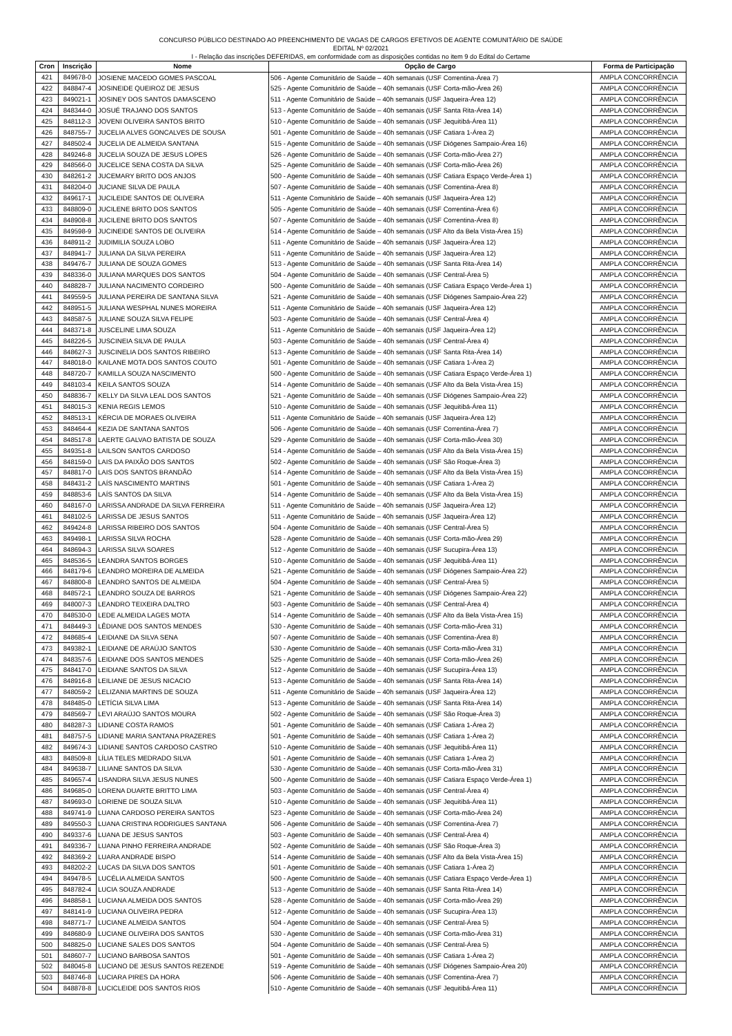CONCURSO PÚBLICO DESTINADO AO PREENCHIMENTO DE VAGAS DE CARGOS EFETIVOS DE AGENTE COMUNITÁRIO DE SAÚDE
EDITAL Nº 02/2021
I - Relação das inscrições DEFERIDAS, em conformidade com as disposições contidas no item 9 do Edital do Certame
| Cron | Inscrição | Nome | Opção de Cargo | Forma de Participação |
| --- | --- | --- | --- | --- |
| 421 | 849678-0 | JOSIENE MACEDO GOMES PASCOAL | 506 - Agente Comunitário de Saúde – 40h semanais (USF Correntina-Área 7) | AMPLA CONCORRÊNCIA |
| 422 | 848847-4 | JOSINEIDE QUEIROZ DE JESUS | 525 - Agente Comunitário de Saúde – 40h semanais (USF Corta-mão-Área 26) | AMPLA CONCORRÊNCIA |
| 423 | 849021-1 | JOSINEY DOS SANTOS DAMASCENO | 511 - Agente Comunitário de Saúde – 40h semanais (USF Jaqueira-Área 12) | AMPLA CONCORRÊNCIA |
| 424 | 848344-0 | JOSUÉ TRAJANO DOS SANTOS | 513 - Agente Comunitário de Saúde – 40h semanais (USF Santa Rita-Área 14) | AMPLA CONCORRÊNCIA |
| 425 | 848112-3 | JOVENI OLIVEIRA SANTOS BRITO | 510 - Agente Comunitário de Saúde – 40h semanais (USF Jequitibá-Área 11) | AMPLA CONCORRÊNCIA |
| 426 | 848755-7 | JUCELIA ALVES GONCALVES DE SOUSA | 501 - Agente Comunitário de Saúde – 40h semanais (USF Catiara 1-Área 2) | AMPLA CONCORRÊNCIA |
| 427 | 848502-4 | JUCELIA DE ALMEIDA SANTANA | 515 - Agente Comunitário de Saúde – 40h semanais (USF Diógenes Sampaio-Área 16) | AMPLA CONCORRÊNCIA |
| 428 | 849246-8 | JUCELIA SOUZA DE JESUS LOPES | 526 - Agente Comunitário de Saúde – 40h semanais (USF Corta-mão-Área 27) | AMPLA CONCORRÊNCIA |
| 429 | 848566-0 | JUCELICE SENA COSTA DA SILVA | 525 - Agente Comunitário de Saúde – 40h semanais (USF Corta-mão-Área 26) | AMPLA CONCORRÊNCIA |
| 430 | 848261-2 | JUCEMARY BRITO DOS ANJOS | 500 - Agente Comunitário de Saúde – 40h semanais (USF Catiara Espaço Verde-Área 1) | AMPLA CONCORRÊNCIA |
| 431 | 848204-0 | JUCIANE SILVA DE PAULA | 507 - Agente Comunitário de Saúde – 40h semanais (USF Correntina-Área 8) | AMPLA CONCORRÊNCIA |
| 432 | 849617-1 | JUCILEIDE SANTOS DE OLIVEIRA | 511 - Agente Comunitário de Saúde – 40h semanais (USF Jaqueira-Área 12) | AMPLA CONCORRÊNCIA |
| 433 | 848809-0 | JUCILENE BRITO DOS SANTOS | 505 - Agente Comunitário de Saúde – 40h semanais (USF Correntina-Área 6) | AMPLA CONCORRÊNCIA |
| 434 | 848908-8 | JUCILENE BRITO DOS SANTOS | 507 - Agente Comunitário de Saúde – 40h semanais (USF Correntina-Área 8) | AMPLA CONCORRÊNCIA |
| 435 | 849598-9 | JUCINEIDE SANTOS DE OLIVEIRA | 514 - Agente Comunitário de Saúde – 40h semanais (USF Alto da Bela Vista-Área 15) | AMPLA CONCORRÊNCIA |
| 436 | 848911-2 | JUDIMILIA SOUZA LOBO | 511 - Agente Comunitário de Saúde – 40h semanais (USF Jaqueira-Área 12) | AMPLA CONCORRÊNCIA |
| 437 | 848941-7 | JULIANA DA SILVA PEREIRA | 511 - Agente Comunitário de Saúde – 40h semanais (USF Jaqueira-Área 12) | AMPLA CONCORRÊNCIA |
| 438 | 849476-7 | JULIANA DE SOUZA GOMES | 513 - Agente Comunitário de Saúde – 40h semanais (USF Santa Rita-Área 14) | AMPLA CONCORRÊNCIA |
| 439 | 848336-0 | JULIANA MARQUES DOS SANTOS | 504 - Agente Comunitário de Saúde – 40h semanais (USF Central-Área 5) | AMPLA CONCORRÊNCIA |
| 440 | 848828-7 | JULIANA NACIMENTO CORDEIRO | 500 - Agente Comunitário de Saúde – 40h semanais (USF Catiara Espaço Verde-Área 1) | AMPLA CONCORRÊNCIA |
| 441 | 849559-5 | JULIANA PEREIRA DE SANTANA SILVA | 521 - Agente Comunitário de Saúde – 40h semanais (USF Diógenes Sampaio-Área 22) | AMPLA CONCORRÊNCIA |
| 442 | 848951-5 | JULIANA WESPHAL NUNES MOREIRA | 511 - Agente Comunitário de Saúde – 40h semanais (USF Jaqueira-Área 12) | AMPLA CONCORRÊNCIA |
| 443 | 848587-5 | JULIANE SOUZA SILVA FELIPE | 503 - Agente Comunitário de Saúde – 40h semanais (USF Central-Área 4) | AMPLA CONCORRÊNCIA |
| 444 | 848371-8 | JUSCELINE LIMA SOUZA | 511 - Agente Comunitário de Saúde – 40h semanais (USF Jaqueira-Área 12) | AMPLA CONCORRÊNCIA |
| 445 | 848226-5 | JUSCINEIA SILVA DE PAULA | 503 - Agente Comunitário de Saúde – 40h semanais (USF Central-Área 4) | AMPLA CONCORRÊNCIA |
| 446 | 848627-3 | JUSCINELIA DOS SANTOS RIBEIRO | 513 - Agente Comunitário de Saúde – 40h semanais (USF Santa Rita-Área 14) | AMPLA CONCORRÊNCIA |
| 447 | 848018-0 | KAILANE MOTA DOS SANTOS COUTO | 501 - Agente Comunitário de Saúde – 40h semanais (USF Catiara 1-Área 2) | AMPLA CONCORRÊNCIA |
| 448 | 848720-7 | KAMILLA SOUZA NASCIMENTO | 500 - Agente Comunitário de Saúde – 40h semanais (USF Catiara Espaço Verde-Área 1) | AMPLA CONCORRÊNCIA |
| 449 | 848103-4 | KEILA SANTOS SOUZA | 514 - Agente Comunitário de Saúde – 40h semanais (USF Alto da Bela Vista-Área 15) | AMPLA CONCORRÊNCIA |
| 450 | 848836-7 | KELLY DA SILVA LEAL DOS SANTOS | 521 - Agente Comunitário de Saúde – 40h semanais (USF Diógenes Sampaio-Área 22) | AMPLA CONCORRÊNCIA |
| 451 | 848015-3 | KENIA REGIS LEMOS | 510 - Agente Comunitário de Saúde – 40h semanais (USF Jequitibá-Área 11) | AMPLA CONCORRÊNCIA |
| 452 | 848513-1 | KÉRCIA DE MORAES OLIVEIRA | 511 - Agente Comunitário de Saúde – 40h semanais (USF Jaqueira-Área 12) | AMPLA CONCORRÊNCIA |
| 453 | 848464-4 | KEZIA DE SANTANA SANTOS | 506 - Agente Comunitário de Saúde – 40h semanais (USF Correntina-Área 7) | AMPLA CONCORRÊNCIA |
| 454 | 848517-8 | LAERTE GALVAO BATISTA DE SOUZA | 529 - Agente Comunitário de Saúde – 40h semanais (USF Corta-mão-Área 30) | AMPLA CONCORRÊNCIA |
| 455 | 849351-8 | LAILSON SANTOS CARDOSO | 514 - Agente Comunitário de Saúde – 40h semanais (USF Alto da Bela Vista-Área 15) | AMPLA CONCORRÊNCIA |
| 456 | 848159-0 | LAIS DA PAIXÃO DOS SANTOS | 502 - Agente Comunitário de Saúde – 40h semanais (USF São Roque-Área 3) | AMPLA CONCORRÊNCIA |
| 457 | 848817-0 | LAIS DOS SANTOS BRANDÃO | 514 - Agente Comunitário de Saúde – 40h semanais (USF Alto da Bela Vista-Área 15) | AMPLA CONCORRÊNCIA |
| 458 | 848431-2 | LAÍS NASCIMENTO MARTINS | 501 - Agente Comunitário de Saúde – 40h semanais (USF Catiara 1-Área 2) | AMPLA CONCORRÊNCIA |
| 459 | 848853-6 | LAÍS SANTOS DA SILVA | 514 - Agente Comunitário de Saúde – 40h semanais (USF Alto da Bela Vista-Área 15) | AMPLA CONCORRÊNCIA |
| 460 | 848167-0 | LARISSA ANDRADE DA SILVA FERREIRA | 511 - Agente Comunitário de Saúde – 40h semanais (USF Jaqueira-Área 12) | AMPLA CONCORRÊNCIA |
| 461 | 848102-5 | LARISSA DE JESUS SANTOS | 511 - Agente Comunitário de Saúde – 40h semanais (USF Jaqueira-Área 12) | AMPLA CONCORRÊNCIA |
| 462 | 849424-8 | LARISSA RIBEIRO DOS SANTOS | 504 - Agente Comunitário de Saúde – 40h semanais (USF Central-Área 5) | AMPLA CONCORRÊNCIA |
| 463 | 849498-1 | LARISSA SILVA ROCHA | 528 - Agente Comunitário de Saúde – 40h semanais (USF Corta-mão-Área 29) | AMPLA CONCORRÊNCIA |
| 464 | 848694-3 | LARISSA SILVA SOARES | 512 - Agente Comunitário de Saúde – 40h semanais (USF Sucupira-Área 13) | AMPLA CONCORRÊNCIA |
| 465 | 848536-5 | LEANDRA SANTOS BORGES | 510 - Agente Comunitário de Saúde – 40h semanais (USF Jequitibá-Área 11) | AMPLA CONCORRÊNCIA |
| 466 | 848179-6 | LEANDRO MOREIRA DE ALMEIDA | 521 - Agente Comunitário de Saúde – 40h semanais (USF Diógenes Sampaio-Área 22) | AMPLA CONCORRÊNCIA |
| 467 | 848800-8 | LEANDRO SANTOS DE ALMEIDA | 504 - Agente Comunitário de Saúde – 40h semanais (USF Central-Área 5) | AMPLA CONCORRÊNCIA |
| 468 | 848572-1 | LEANDRO SOUZA DE BARROS | 521 - Agente Comunitário de Saúde – 40h semanais (USF Diógenes Sampaio-Área 22) | AMPLA CONCORRÊNCIA |
| 469 | 848007-3 | LEANDRO TEIXEIRA DALTRO | 503 - Agente Comunitário de Saúde – 40h semanais (USF Central-Área 4) | AMPLA CONCORRÊNCIA |
| 470 | 848530-0 | LEDE ALMEIDA LAGES MOTA | 514 - Agente Comunitário de Saúde – 40h semanais (USF Alto da Bela Vista-Área 15) | AMPLA CONCORRÊNCIA |
| 471 | 848449-3 | LÊDIANE DOS SANTOS MENDES | 530 - Agente Comunitário de Saúde – 40h semanais (USF Corta-mão-Área 31) | AMPLA CONCORRÊNCIA |
| 472 | 848685-4 | LEIDIANE DA SILVA SENA | 507 - Agente Comunitário de Saúde – 40h semanais (USF Correntina-Área 8) | AMPLA CONCORRÊNCIA |
| 473 | 849382-1 | LEIDIANE DE ARAÚJO SANTOS | 530 - Agente Comunitário de Saúde – 40h semanais (USF Corta-mão-Área 31) | AMPLA CONCORRÊNCIA |
| 474 | 848357-6 | LEIDIANE DOS SANTOS MENDES | 525 - Agente Comunitário de Saúde – 40h semanais (USF Corta-mão-Área 26) | AMPLA CONCORRÊNCIA |
| 475 | 848417-0 | LEIDIANE SANTOS DA SILVA | 512 - Agente Comunitário de Saúde – 40h semanais (USF Sucupira-Área 13) | AMPLA CONCORRÊNCIA |
| 476 | 848916-8 | LEILIANE DE JESUS NICACIO | 513 - Agente Comunitário de Saúde – 40h semanais (USF Santa Rita-Área 14) | AMPLA CONCORRÊNCIA |
| 477 | 848059-2 | LELIZANIA MARTINS DE SOUZA | 511 - Agente Comunitário de Saúde – 40h semanais (USF Jaqueira-Área 12) | AMPLA CONCORRÊNCIA |
| 478 | 848485-0 | LETÍCIA SILVA LIMA | 513 - Agente Comunitário de Saúde – 40h semanais (USF Santa Rita-Área 14) | AMPLA CONCORRÊNCIA |
| 479 | 848569-7 | LEVI ARAÚJO SANTOS MOURA | 502 - Agente Comunitário de Saúde – 40h semanais (USF São Roque-Área 3) | AMPLA CONCORRÊNCIA |
| 480 | 848287-3 | LIDIANE COSTA RAMOS | 501 - Agente Comunitário de Saúde – 40h semanais (USF Catiara 1-Área 2) | AMPLA CONCORRÊNCIA |
| 481 | 848757-5 | LIDIANE MARIA SANTANA PRAZERES | 501 - Agente Comunitário de Saúde – 40h semanais (USF Catiara 1-Área 2) | AMPLA CONCORRÊNCIA |
| 482 | 849674-3 | LIDIANE SANTOS CARDOSO CASTRO | 510 - Agente Comunitário de Saúde – 40h semanais (USF Jequitibá-Área 11) | AMPLA CONCORRÊNCIA |
| 483 | 848509-8 | LÍLIA TELES MEDRADO SILVA | 501 - Agente Comunitário de Saúde – 40h semanais (USF Catiara 1-Área 2) | AMPLA CONCORRÊNCIA |
| 484 | 849638-7 | LILIANE SANTOS DA SILVA | 530 - Agente Comunitário de Saúde – 40h semanais (USF Corta-mão-Área 31) | AMPLA CONCORRÊNCIA |
| 485 | 849657-4 | LISANDRA SILVA JESUS NUNES | 500 - Agente Comunitário de Saúde – 40h semanais (USF Catiara Espaço Verde-Área 1) | AMPLA CONCORRÊNCIA |
| 486 | 849685-0 | LORENA DUARTE BRITTO LIMA | 503 - Agente Comunitário de Saúde – 40h semanais (USF Central-Área 4) | AMPLA CONCORRÊNCIA |
| 487 | 849693-0 | LORIENE DE SOUZA SILVA | 510 - Agente Comunitário de Saúde – 40h semanais (USF Jequitibá-Área 11) | AMPLA CONCORRÊNCIA |
| 488 | 849741-9 | LUANA CARDOSO PEREIRA SANTOS | 523 - Agente Comunitário de Saúde – 40h semanais (USF Corta-mão-Área 24) | AMPLA CONCORRÊNCIA |
| 489 | 849550-3 | LUANA CRISTINA RODRIGUES SANTANA | 506 - Agente Comunitário de Saúde – 40h semanais (USF Correntina-Área 7) | AMPLA CONCORRÊNCIA |
| 490 | 849337-6 | LUANA DE JESUS SANTOS | 503 - Agente Comunitário de Saúde – 40h semanais (USF Central-Área 4) | AMPLA CONCORRÊNCIA |
| 491 | 849336-7 | LUANA PINHO FERREIRA ANDRADE | 502 - Agente Comunitário de Saúde – 40h semanais (USF São Roque-Área 3) | AMPLA CONCORRÊNCIA |
| 492 | 848369-2 | LUARA ANDRADE BISPO | 514 - Agente Comunitário de Saúde – 40h semanais (USF Alto da Bela Vista-Área 15) | AMPLA CONCORRÊNCIA |
| 493 | 848202-2 | LUCAS DA SILVA DOS SANTOS | 501 - Agente Comunitário de Saúde – 40h semanais (USF Catiara 1-Área 2) | AMPLA CONCORRÊNCIA |
| 494 | 849478-5 | LUCÉLIA ALMEIDA SANTOS | 500 - Agente Comunitário de Saúde – 40h semanais (USF Catiara Espaço Verde-Área 1) | AMPLA CONCORRÊNCIA |
| 495 | 848782-4 | LUCIA SOUZA ANDRADE | 513 - Agente Comunitário de Saúde – 40h semanais (USF Santa Rita-Área 14) | AMPLA CONCORRÊNCIA |
| 496 | 848858-1 | LUCIANA ALMEIDA DOS SANTOS | 528 - Agente Comunitário de Saúde – 40h semanais (USF Corta-mão-Área 29) | AMPLA CONCORRÊNCIA |
| 497 | 848141-9 | LUCIANA OLIVEIRA PEDRA | 512 - Agente Comunitário de Saúde – 40h semanais (USF Sucupira-Área 13) | AMPLA CONCORRÊNCIA |
| 498 | 848771-7 | LUCIANE ALMEIDA SANTOS | 504 - Agente Comunitário de Saúde – 40h semanais (USF Central-Área 5) | AMPLA CONCORRÊNCIA |
| 499 | 848680-9 | LUCIANE OLIVEIRA DOS SANTOS | 530 - Agente Comunitário de Saúde – 40h semanais (USF Corta-mão-Área 31) | AMPLA CONCORRÊNCIA |
| 500 | 848825-0 | LUCIANE SALES DOS SANTOS | 504 - Agente Comunitário de Saúde – 40h semanais (USF Central-Área 5) | AMPLA CONCORRÊNCIA |
| 501 | 848607-7 | LUCIANO BARBOSA SANTOS | 501 - Agente Comunitário de Saúde – 40h semanais (USF Catiara 1-Área 2) | AMPLA CONCORRÊNCIA |
| 502 | 848045-8 | LUCIANO DE JESUS SANTOS REZENDE | 519 - Agente Comunitário de Saúde – 40h semanais (USF Diógenes Sampaio-Área 20) | AMPLA CONCORRÊNCIA |
| 503 | 848746-8 | LUCIARA PIRES DA HORA | 506 - Agente Comunitário de Saúde – 40h semanais (USF Correntina-Área 7) | AMPLA CONCORRÊNCIA |
| 504 | 848878-8 | LUCICLEIDE DOS SANTOS RIOS | 510 - Agente Comunitário de Saúde – 40h semanais (USF Jequitibá-Área 11) | AMPLA CONCORRÊNCIA |